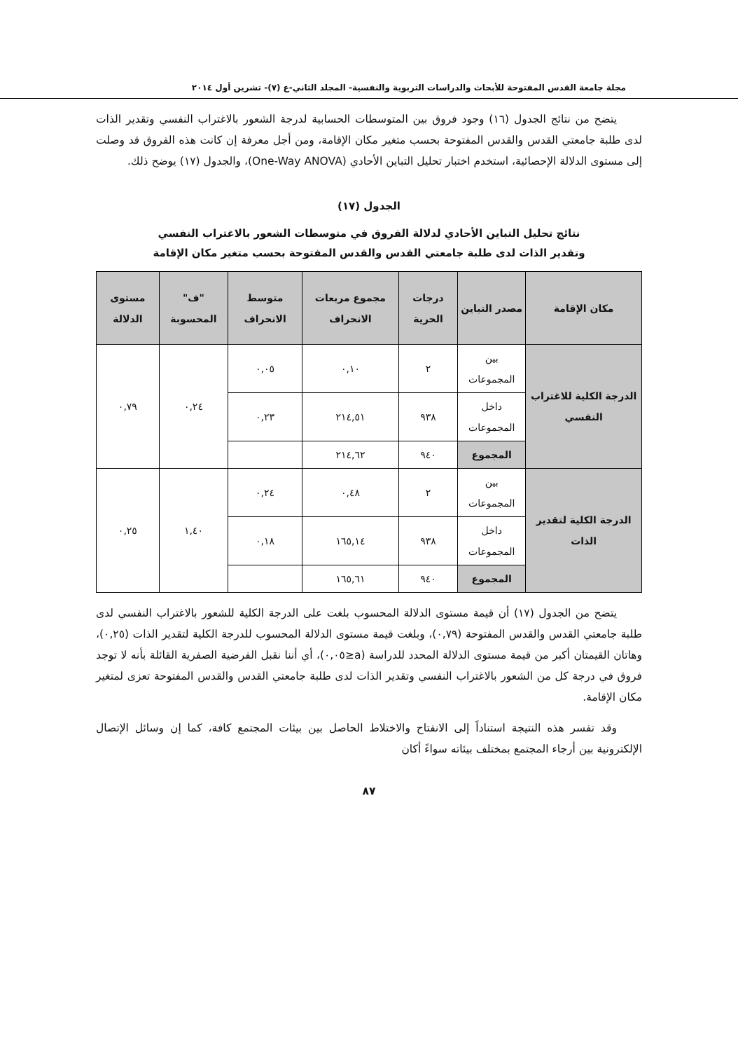مجلة جامعة القدس المفتوحة للأبحاث والدراسات التربوية والنفسية- المجلد الثاني-ع (٧)- تشرين أول ٢٠١٤
يتضح من نتائج الجدول (١٦) وجود فروق بين المتوسطات الحسابية لدرجة الشعور بالاغتراب النفسي وتقدير الذات لدى طلبة جامعتي القدس والقدس المفتوحة بحسب متغير مكان الإقامة، ومن أجل معرفة إن كانت هذه الفروق قد وصلت إلى مستوى الدلالة الإحصائية، استخدم اختبار تحليل التباين الأحادي (One-Way ANOVA)، والجدول (١٧) يوضح ذلك.
الجدول (١٧)
نتائج تحليل التباين الأحادي لدلالة الفروق في متوسطات الشعور بالاغتراب النفسي
وتقدير الذات لدى طلبة جامعتي القدس والقدس المفتوحة بحسب متغير مكان الإقامة
| مكان الإقامة | مصدر التباين | درجات الحرية | مجموع مربعات الانحراف | متوسط الانحراف | "ف" المحسوبة | مستوى الدلالة |
| --- | --- | --- | --- | --- | --- | --- |
| الدرجة الكلية للاغتراب النفسي | بين المجموعات | ٢ | ٠,١٠ | ٠,٠٥ | ٠,٢٤ | ٠,٧٩ |
| | داخل المجموعات | ٩٣٨ | ٢١٤,٥١ | ٠,٢٣ | | |
| | المجموع | ٩٤٠ | ٢١٤,٦٢ | | | |
| الدرجة الكلية لتقدير الذات | بين المجموعات | ٢ | ٠,٤٨ | ٠,٢٤ | ١,٤٠ | ٠,٢٥ |
| | داخل المجموعات | ٩٣٨ | ١٦٥,١٤ | ٠,١٨ | | |
| | المجموع | ٩٤٠ | ١٦٥,٦١ | | | |
يتضح من الجدول (١٧) أن قيمة مستوى الدلالة المحسوب بلغت على الدرجة الكلية للشعور بالاغتراب النفسي لدى طلبة جامعتي القدس والقدس المفتوحة (٠,٧٩)، وبلغت قيمة مستوى الدلالة المحسوب للدرجة الكلية لتقدير الذات (٠,٢٥)، وهاتان القيمتان أكبر من قيمة مستوى الدلالة المحدد للدراسة (a≤٠,٠٥)، أي أننا نقبل الفرضية الصفرية القائلة بأنه لا توجد فروق في درجة كل من الشعور بالاغتراب النفسي وتقدير الذات لدى طلبة جامعتي القدس والقدس المفتوحة تعزى لمتغير مكان الإقامة.
وقد تفسر هذه النتيجة استناداً إلى الانفتاح والاختلاط الحاصل بين بيئات المجتمع كافة، كما إن وسائل الإتصال الإلكترونية بين أرجاء المجتمع بمختلف بيئاته سواءً أكان
٨٧